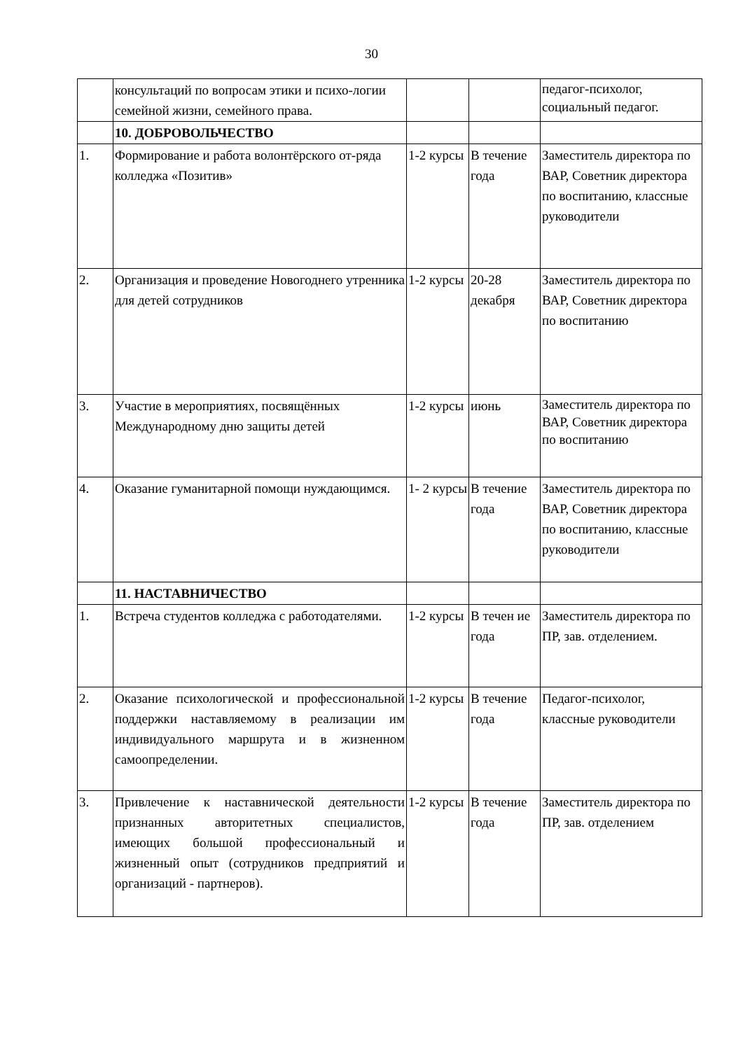30
| | консультаций по вопросам этики и психо-логии семейной жизни, семейного права. | | | педагог-психолог, социальный педагог. |
| | 10. ДОБРОВОЛЬЧЕСТВО | | | |
| 1. | Формирование и работа волонтёрского от-ряда колледжа «Позитив» | 1-2 курсы | В течение года | Заместитель директора по ВАР, Советник директора по воспитанию, классные руководители |
| 2. | Организация и проведение Новогоднего утренника для детей сотрудников | 1-2 курсы | 20-28 декабря | Заместитель директора по ВАР, Советник директора по воспитанию |
| 3. | Участие в мероприятиях, посвящённых Международному дню защиты детей | 1-2 курсы | июнь | Заместитель директора по ВАР, Советник директора по воспитанию |
| 4. | Оказание гуманитарной помощи нуждающимся. | 1- 2 курсы | В течение года | Заместитель директора по ВАР, Советник директора по воспитанию, классные руководители |
| | 11. НАСТАВНИЧЕСТВО | | | |
| 1. | Встреча студентов колледжа с работодателями. | 1-2 курсы | В течен ие года | Заместитель директора по ПР, зав. отделением. |
| 2. | Оказание психологической и профессиональной поддержки наставляемому в реализации им индивидуального маршрута и в жизненном самоопределении. | 1-2 курсы | В течение года | Педагог-психолог, классные руководители |
| 3. | Привлечение к наставнической деятельности признанных авторитетных специалистов, имеющих большой профессиональный и жизненный опыт (сотрудников предприятий и организаций - партнеров). | 1-2 курсы | В течение года | Заместитель директора по ПР, зав. отделением |